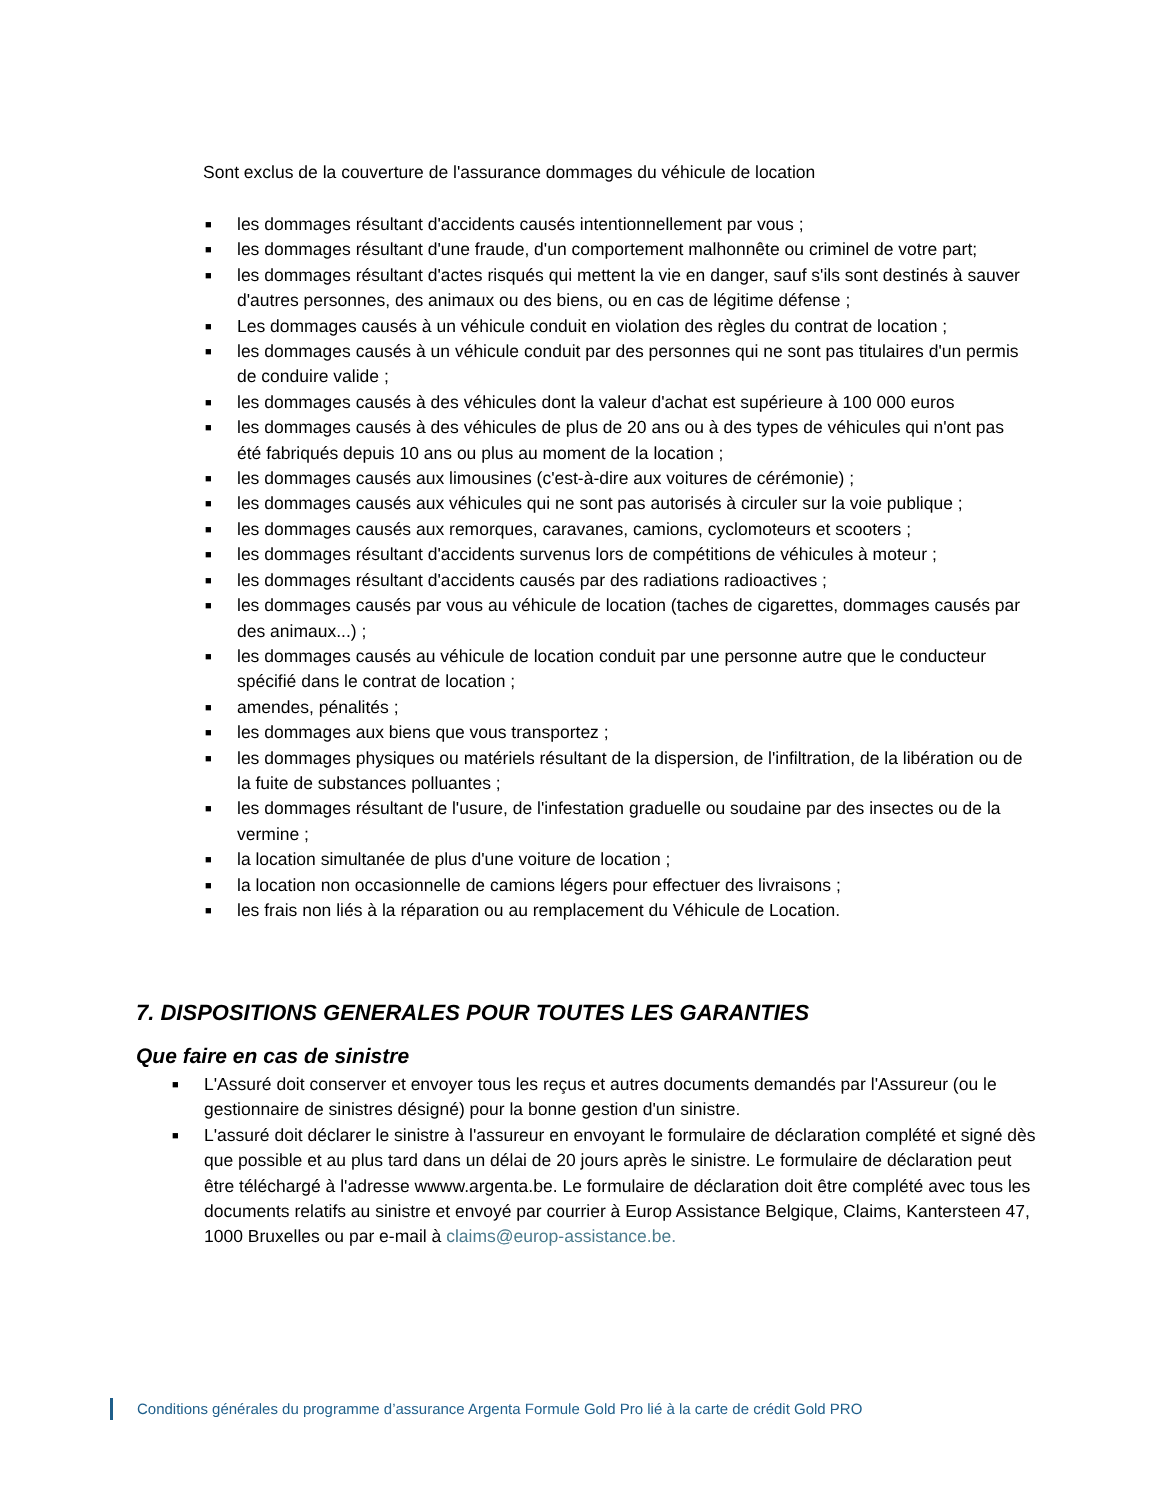Sont exclus de la couverture de l'assurance dommages du véhicule de location
■ les dommages résultant d'accidents causés intentionnellement par vous ;
■ les dommages résultant d'une fraude, d'un comportement malhonnête ou criminel de votre part;
■ les dommages résultant d'actes risqués qui mettent la vie en danger, sauf s'ils sont destinés à sauver d'autres personnes, des animaux ou des biens, ou en cas de légitime défense ;
■ Les dommages causés à un véhicule conduit en violation des règles du contrat de location ;
■ les dommages causés à un véhicule conduit par des personnes qui ne sont pas titulaires d'un permis de conduire valide ;
■ les dommages causés à des véhicules dont la valeur d'achat est supérieure à 100 000 euros
■ les dommages causés à des véhicules de plus de 20 ans ou à des types de véhicules qui n'ont pas été fabriqués depuis 10 ans ou plus au moment de la location ;
■ les dommages causés aux limousines (c'est-à-dire aux voitures de cérémonie) ;
■ les dommages causés aux véhicules qui ne sont pas autorisés à circuler sur la voie publique ;
■ les dommages causés aux remorques, caravanes, camions, cyclomoteurs et scooters ;
■ les dommages résultant d'accidents survenus lors de compétitions de véhicules à moteur ;
■ les dommages résultant d'accidents causés par des radiations radioactives ;
■ les dommages causés par vous au véhicule de location (taches de cigarettes, dommages causés par des animaux...) ;
■ les dommages causés au véhicule de location conduit par une personne autre que le conducteur spécifié dans le contrat de location ;
■ amendes, pénalités ;
■ les dommages aux biens que vous transportez ;
■ les dommages physiques ou matériels résultant de la dispersion, de l'infiltration, de la libération ou de la fuite de substances polluantes ;
■ les dommages résultant de l'usure, de l'infestation graduelle ou soudaine par des insectes ou de la vermine ;
■ la location simultanée de plus d'une voiture de location ;
■ la location non occasionnelle de camions légers pour effectuer des livraisons ;
■ les frais non liés à la réparation ou au remplacement du Véhicule de Location.
7. DISPOSITIONS GENERALES POUR TOUTES LES GARANTIES
Que faire en cas de sinistre
■ L'Assuré doit conserver et envoyer tous les reçus et autres documents demandés par l'Assureur (ou le gestionnaire de sinistres désigné) pour la bonne gestion d'un sinistre.
■ L'assuré doit déclarer le sinistre à l'assureur en envoyant le formulaire de déclaration complété et signé dès que possible et au plus tard dans un délai de 20 jours après le sinistre. Le formulaire de déclaration peut être téléchargé à l'adresse wwww.argenta.be. Le formulaire de déclaration doit être complété avec tous les documents relatifs au sinistre et envoyé par courrier à Europ Assistance Belgique, Claims, Kantersteen 47, 1000 Bruxelles ou par e-mail à claims@europ-assistance.be.
Conditions générales du programme d’assurance Argenta Formule Gold Pro lié à la carte de crédit Gold PRO